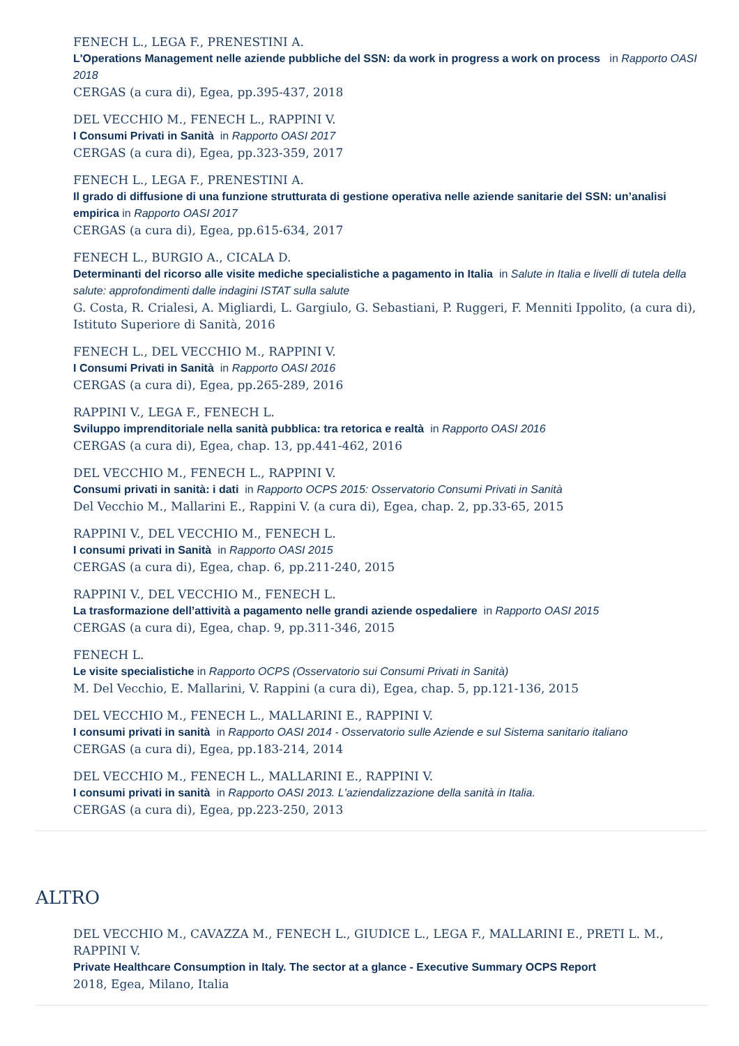FENECH L., LEGA F., PRENESTINI A.
L'Operations Management nelle aziende pubbliche del SSN: da work in progress a work on process in Rapporto OASI 2018
CERGAS (a cura di), Egea, pp.395-437, 2018
DEL VECCHIO M., FENECH L., RAPPINI V.
I Consumi Privati in Sanità in Rapporto OASI 2017
CERGAS (a cura di), Egea, pp.323-359, 2017
FENECH L., LEGA F., PRENESTINI A.
Il grado di diffusione di una funzione strutturata di gestione operativa nelle aziende sanitarie del SSN: un’analisi empirica in Rapporto OASI 2017
CERGAS (a cura di), Egea, pp.615-634, 2017
FENECH L., BURGIO A., CICALA D.
Determinanti del ricorso alle visite mediche specialistiche a pagamento in Italia in Salute in Italia e livelli di tutela della salute: approfondimenti dalle indagini ISTAT sulla salute
G. Costa, R. Crialesi, A. Migliardi, L. Gargiulo, G. Sebastiani, P. Ruggeri, F. Menniti Ippolito, (a cura di), Istituto Superiore di Sanità, 2016
FENECH L., DEL VECCHIO M., RAPPINI V.
I Consumi Privati in Sanità in Rapporto OASI 2016
CERGAS (a cura di), Egea, pp.265-289, 2016
RAPPINI V., LEGA F., FENECH L.
Sviluppo imprenditoriale nella sanità pubblica: tra retorica e realtà in Rapporto OASI 2016
CERGAS (a cura di), Egea, chap. 13, pp.441-462, 2016
DEL VECCHIO M., FENECH L., RAPPINI V.
Consumi privati in sanità: i dati in Rapporto OCPS 2015: Osservatorio Consumi Privati in Sanità
Del Vecchio M., Mallarini E., Rappini V. (a cura di), Egea, chap. 2, pp.33-65, 2015
RAPPINI V., DEL VECCHIO M., FENECH L.
I consumi privati in Sanità in Rapporto OASI 2015
CERGAS (a cura di), Egea, chap. 6, pp.211-240, 2015
RAPPINI V., DEL VECCHIO M., FENECH L.
La trasformazione dell’attività a pagamento nelle grandi aziende ospedaliere in Rapporto OASI 2015
CERGAS (a cura di), Egea, chap. 9, pp.311-346, 2015
FENECH L.
Le visite specialistiche in Rapporto OCPS (Osservatorio sui Consumi Privati in Sanità)
M. Del Vecchio, E. Mallarini, V. Rappini (a cura di), Egea, chap. 5, pp.121-136, 2015
DEL VECCHIO M., FENECH L., MALLARINI E., RAPPINI V.
I consumi privati in sanità in Rapporto OASI 2014 - Osservatorio sulle Aziende e sul Sistema sanitario italiano
CERGAS (a cura di), Egea, pp.183-214, 2014
DEL VECCHIO M., FENECH L., MALLARINI E., RAPPINI V.
I consumi privati in sanità in Rapporto OASI 2013. L'aziendalizzazione della sanità in Italia.
CERGAS (a cura di), Egea, pp.223-250, 2013
ALTRO
DEL VECCHIO M., CAVAZZA M., FENECH L., GIUDICE L., LEGA F., MALLARINI E., PRETI L. M., RAPPINI V.
Private Healthcare Consumption in Italy. The sector at a glance - Executive Summary OCPS Report
2018, Egea, Milano, Italia